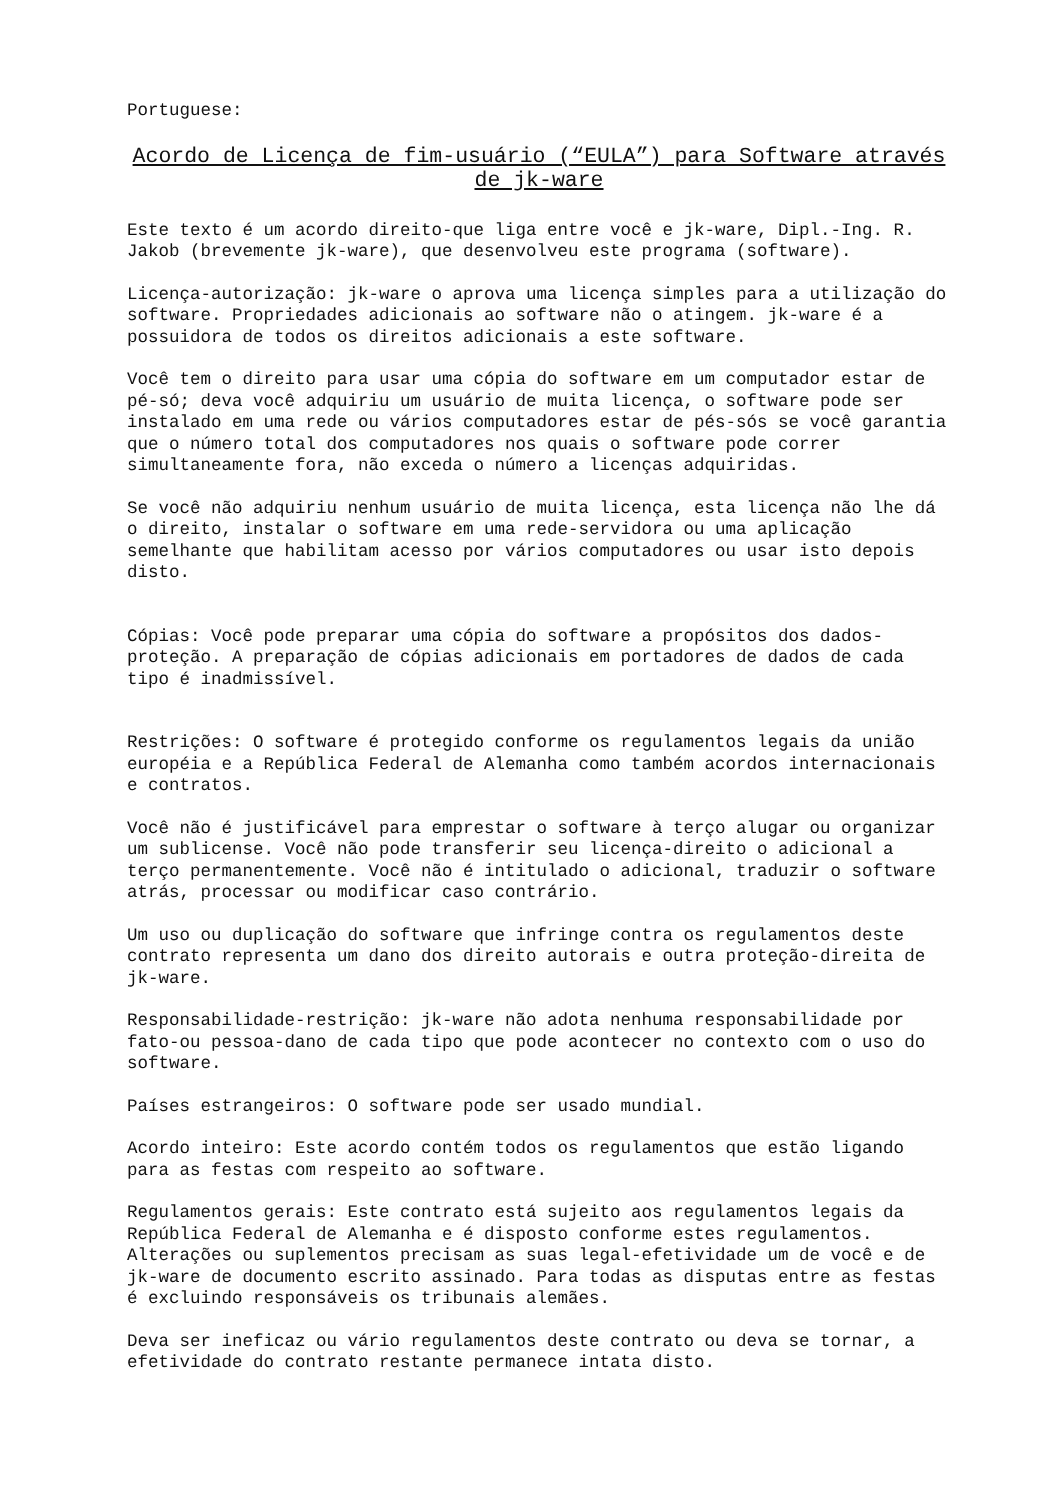Portuguese:
Acordo de Licença de fim-usuário (“EULA”) para Software através de jk-ware
Este texto é um acordo direito-que liga entre você e jk-ware, Dipl.-Ing. R. Jakob (brevemente jk-ware), que desenvolveu este programa (software).
Licença-autorização: jk-ware o aprova uma licença simples para a utilização do software. Propriedades adicionais ao software não o atingem. jk-ware é a possuidora de todos os direitos adicionais a este software.
Você tem o direito para usar uma cópia do software em um computador estar de pé-só; deva você adquiriu um usuário de muita licença, o software pode ser instalado em uma rede ou vários computadores estar de pés-sós se você garantia que o número total dos computadores nos quais o software pode correr simultaneamente fora, não exceda o número a licenças adquiridas.
Se você não adquiriu nenhum usuário de muita licença, esta licença não lhe dá o direito, instalar o software em uma rede-servidora ou uma aplicação semelhante que habilitam acesso por vários computadores ou usar isto depois disto.
Cópias: Você pode preparar uma cópia do software a propósitos dos dados-proteção. A preparação de cópias adicionais em portadores de dados de cada tipo é inadmissível.
Restrições: O software é protegido conforme os regulamentos legais da união européia e a República Federal de Alemanha como também acordos internacionais e contratos.
Você não é justificável para emprestar o software à terço alugar ou organizar um sublicense. Você não pode transferir seu licença-direito o adicional a terço permanentemente. Você não é intitulado o adicional, traduzir o software atrás, processar ou modificar caso contrário.
Um uso ou duplicação do software que infringe contra os regulamentos deste contrato representa um dano dos direito autorais e outra proteção-direita de jk-ware.
Responsabilidade-restrição: jk-ware não adota nenhuma responsabilidade por fato-ou pessoa-dano de cada tipo que pode acontecer no contexto com o uso do software.
Países estrangeiros: O software pode ser usado mundial.
Acordo inteiro: Este acordo contém todos os regulamentos que estão ligando para as festas com respeito ao software.
Regulamentos gerais: Este contrato está sujeito aos regulamentos legais da República Federal de Alemanha e é disposto conforme estes regulamentos. Alterações ou suplementos precisam as suas legal-efetividade um de você e de jk-ware de documento escrito assinado. Para todas as disputas entre as festas é excluindo responsáveis os tribunais alemães.
Deva ser ineficaz ou vário regulamentos deste contrato ou deva se tornar, a efetividade do contrato restante permanece intata disto.